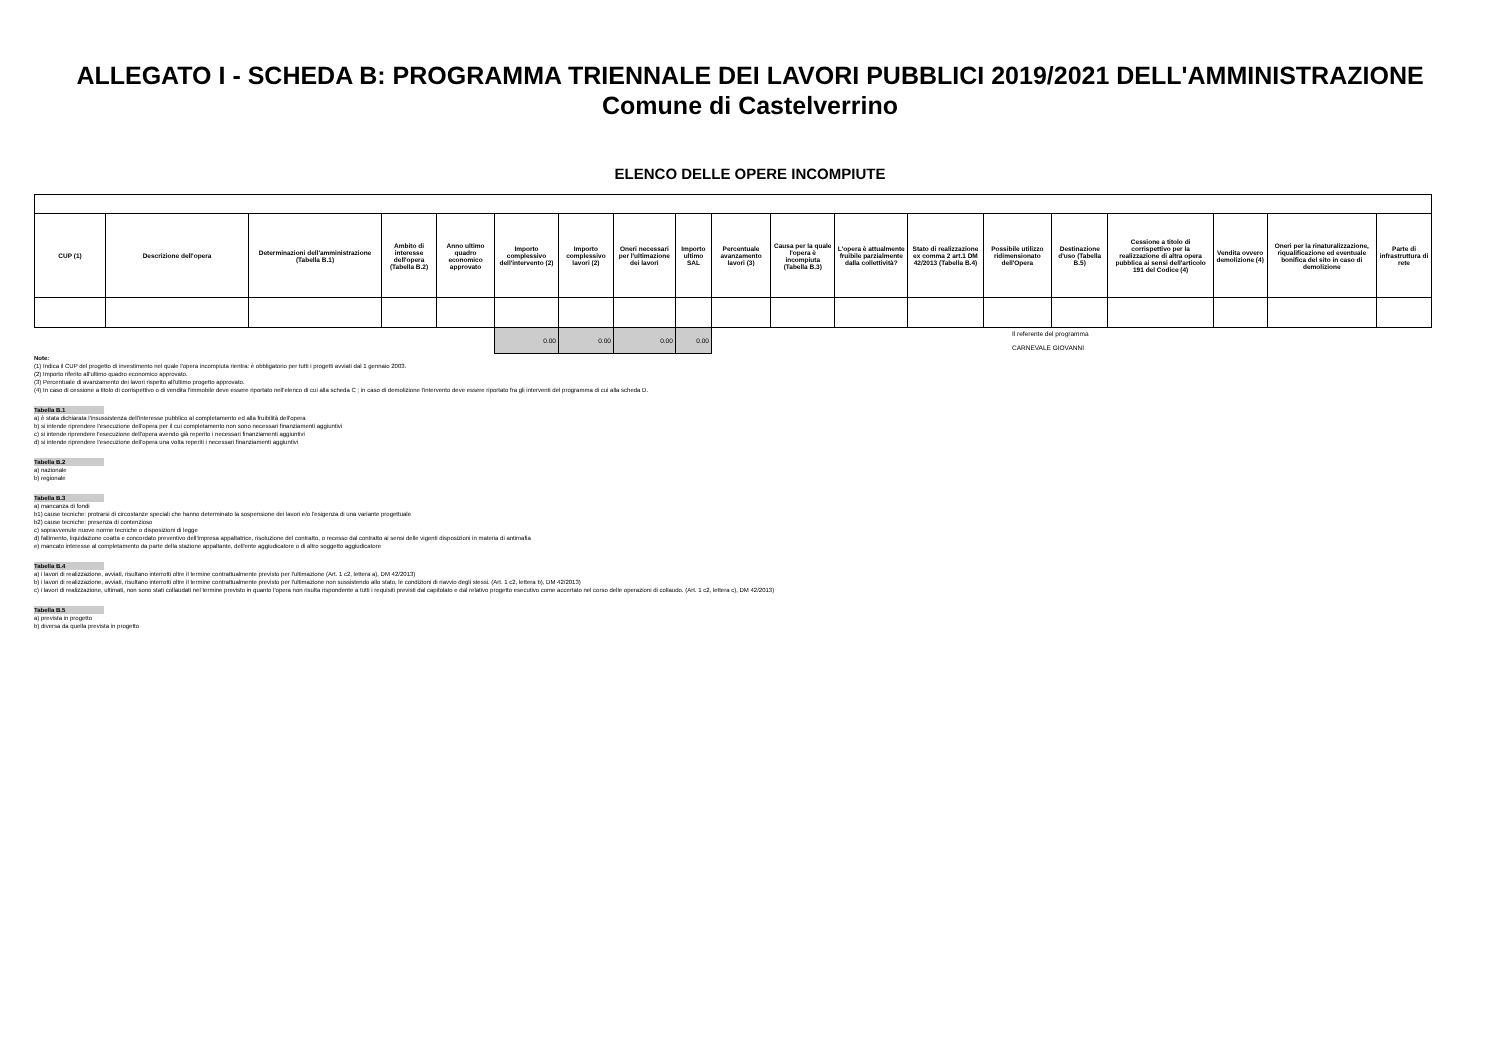ALLEGATO I - SCHEDA B: PROGRAMMA TRIENNALE DEI LAVORI PUBBLICI 2019/2021 DELL'AMMINISTRAZIONE
Comune di Castelverrino
ELENCO DELLE OPERE INCOMPIUTE
| CUP (1) | Descrizione dell'opera | Determinazioni dell'amministrazione (Tabella B.1) | Ambito di interesse dell'opera (Tabella B.2) | Anno ultimo quadro economico approvato | Importo complessivo dell'intervento (2) | Importo complessivo lavori (2) | Oneri necessari per l'ultimazione dei lavori | Importo ultimo SAL | Percentuale avanzamento lavori (3) | Causa per la quale l'opera è incompiuta (Tabella B.3) | L'opera è attualmente fruibile parzialmente dalla collettività? | Stato di realizzazione ex comma 2 art.1 DM 42/2013 (Tabella B.4) | Possibile utilizzo ridimensionato dell'Opera | Destinazione d'uso (Tabella B.5) | Cessione a titolo di corrispettivo per la realizzazione di altra opera pubblica ai sensi dell'articolo 191 del Codice (4) | Vendita ovvero demolizione (4) | Oneri per la rinaturalizzazione, riqualificazione ed eventuale bonifica del sito in caso di demolizione | Parte di infrastruttura di rete |
| --- | --- | --- | --- | --- | --- | --- | --- | --- | --- | --- | --- | --- | --- | --- | --- | --- | --- | --- |
| | | | | | 0.00 | 0.00 | 0.00 | 0.00 | Il referente del programma CARNEVALE GIOVANNI | | | | | | | | | |
Note:
(1) Indica il CUP del progetto di investimento nel quale l'opera incompiuta rientra: è obbligatorio per tutti i progetti avviati dal 1 gennaio 2003.
(2) Importo riferito all'ultimo quadro economico approvato.
(3) Percentuale di avanzamento dei lavori rispetto all'ultimo progetto approvato.
(4) In caso di cessione a titolo di corrispettivo o di vendita l'immobile deve essere riportato nell'elenco di cui alla scheda C ; in caso di demolizione l'intervento deve essere riportato fra gli interventi del programma di cui alla scheda D.
Tabella B.1
a) è stata dichiarata l'insussistenza dell'interesse pubblico al completamento ed alla fruibilità dell'opera
b) si intende riprendere l'esecuzione dell'opera per il cui completamento non sono necessari finanziamenti aggiuntivi
c) si intende riprendere l'esecuzione dell'opera avendo già reperito i necessari finanziamenti aggiuntivi
d) si intende riprendere l'esecuzione dell'opera una volta reperiti i necessari finanziamenti aggiuntivi
Tabella B.2
a) nazionale
b) regionale
Tabella B.3
a) mancanza di fondi
b1) cause tecniche: protrarsi di circostanze speciali che hanno determinato la sospensione dei lavori e/o l'esigenza di una variante progettuale
b2) cause tecniche: presenza di contenzioso
c) sopravvenute nuove norme tecniche o disposizioni di legge
d) fallimento, liquidazione coatta e concordato preventivo dell'impresa appaltatrice, risoluzione del contratto, o recesso dal contratto ai sensi delle vigenti disposizioni in materia di antimafia
e) mancato interesse al completamento da parte della stazione appaltante, dell'ente aggiudicatore o di altro soggetto aggiudicatore
Tabella B.4
a) i lavori di realizzazione, avviati, risultano interrotti oltre il termine contrattualmente previsto per l'ultimazione (Art. 1 c2, lettera a), DM 42/2013)
b) i lavori di realizzazione, avviati, risultano interrotti oltre il termine contrattualmente previsto per l'ultimazione non sussistendo allo stato, le condizioni di riavvio degli stessi. (Art. 1 c2, lettera b), DM 42/2013)
c) i lavori di realizzazione, ultimati, non sono stati collaudati nel termine previsto in quanto l'opera non risulta rispondente a tutti i requisiti previsti dal capitolato e dal relativo progetto esecutivo come accertato nel corso delle operazioni di collaudo. (Art. 1 c2, lettera c), DM 42/2013)
Tabella B.5
a) prevista in progetto
b) diversa da quella prevista in progetto